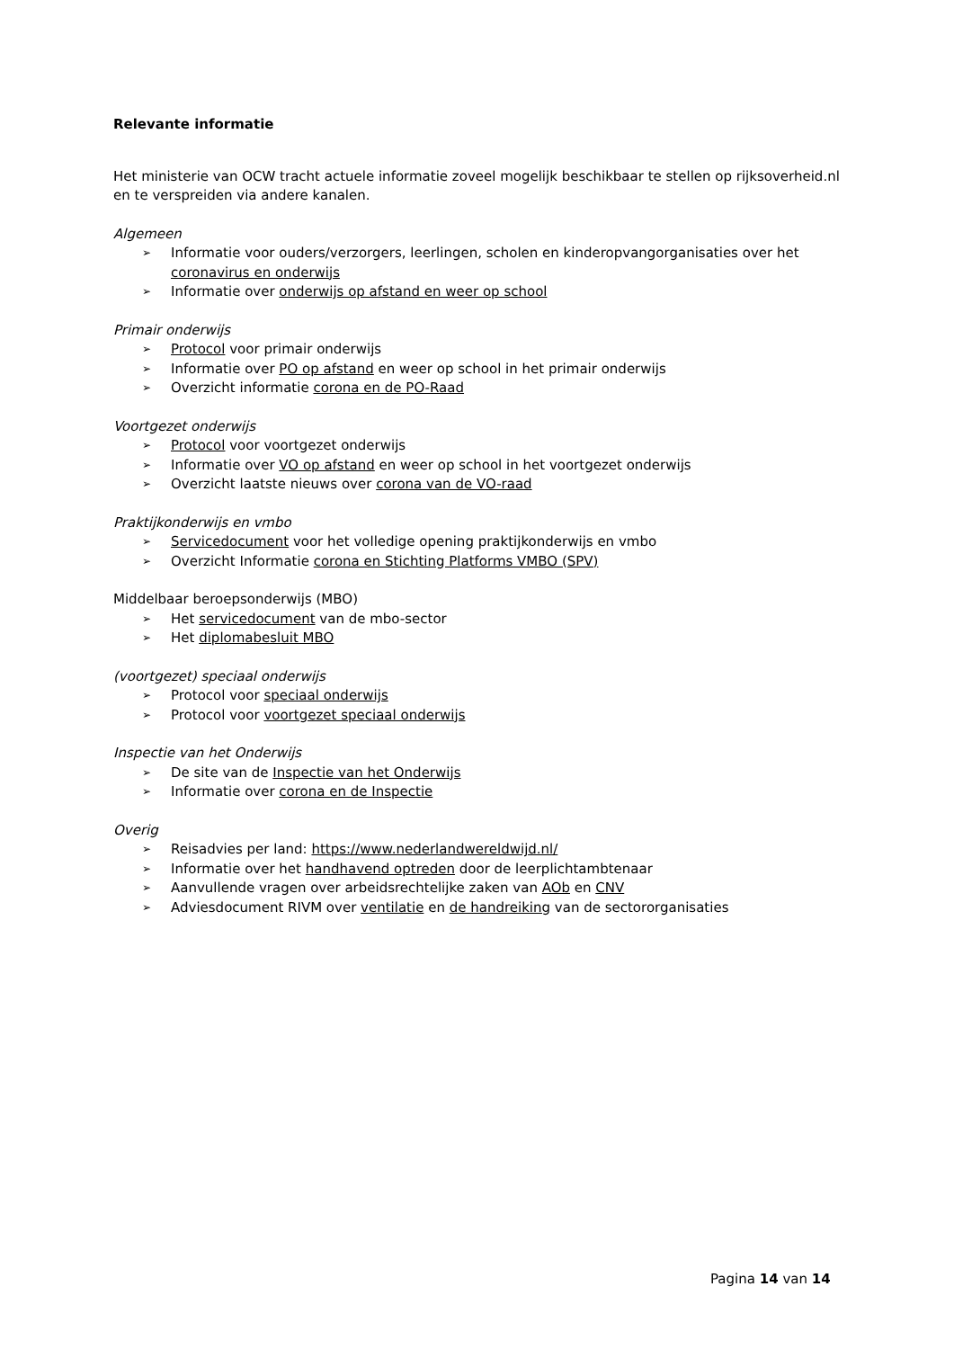Relevante informatie
Het ministerie van OCW tracht actuele informatie zoveel mogelijk beschikbaar te stellen op rijksoverheid.nl en te verspreiden via andere kanalen.
Algemeen
➢ Informatie voor ouders/verzorgers, leerlingen, scholen en kinderopvangorganisaties over het coronavirus en onderwijs
➢ Informatie over onderwijs op afstand en weer op school
Primair onderwijs
➢ Protocol voor primair onderwijs
➢ Informatie over PO op afstand en weer op school in het primair onderwijs
➢ Overzicht informatie corona en de PO-Raad
Voortgezet onderwijs
➢ Protocol voor voortgezet onderwijs
➢ Informatie over VO op afstand en weer op school in het voortgezet onderwijs
➢ Overzicht laatste nieuws over corona van de VO-raad
Praktijkonderwijs en vmbo
➢ Servicedocument voor het volledige opening praktijkonderwijs en vmbo
➢ Overzicht Informatie corona en Stichting Platforms VMBO (SPV)
Middelbaar beroepsonderwijs (MBO)
➢ Het servicedocument van de mbo-sector
➢ Het diplomabesluit MBO
(voortgezet) speciaal onderwijs
➢ Protocol voor speciaal onderwijs
➢ Protocol voor voortgezet speciaal onderwijs
Inspectie van het Onderwijs
➢ De site van de Inspectie van het Onderwijs
➢ Informatie over corona en de Inspectie
Overig
➢ Reisadvies per land: https://www.nederlandwereldwijd.nl/
➢ Informatie over het handhavend optreden door de leerplichtambtenaar
➢ Aanvullende vragen over arbeidsrechtelijke zaken van AOb en CNV
➢ Adviesdocument RIVM over ventilatie en de handreiking van de sectororganisaties
Pagina 14 van 14